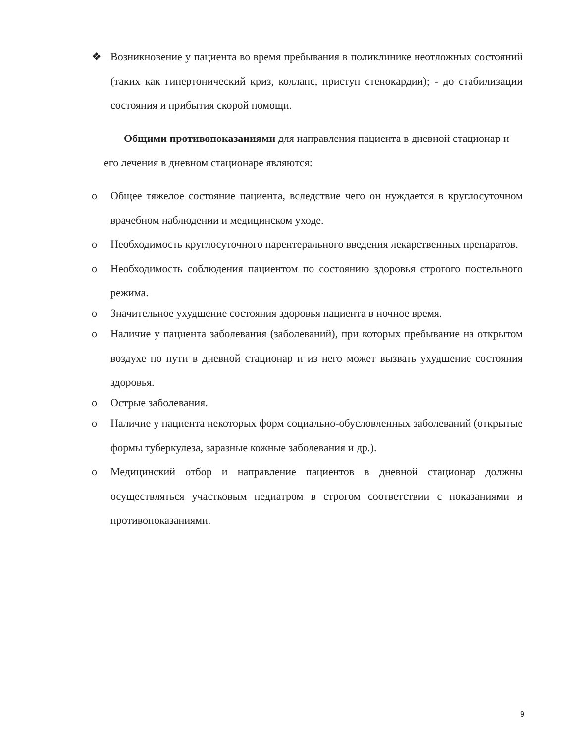❖ Возникновение у пациента во время пребывания в поликлинике неотложных состояний (таких как гипертонический криз, коллапс, приступ стенокардии); - до стабилизации состояния и прибытия скорой помощи.
Общими противопоказаниями для направления пациента в дневной стационар и его лечения в дневном стационаре являются:
o Общее тяжелое состояние пациента, вследствие чего он нуждается в круглосуточном врачебном наблюдении и медицинском уходе.
o Необходимость круглосуточного парентерального введения лекарственных препаратов.
o Необходимость соблюдения пациентом по состоянию здоровья строгого постельного режима.
o Значительное ухудшение состояния здоровья пациента в ночное время.
o Наличие у пациента заболевания (заболеваний), при которых пребывание на открытом воздухе по пути в дневной стационар и из него может вызвать ухудшение состояния здоровья.
o Острые заболевания.
o Наличие у пациента некоторых форм социально-обусловленных заболеваний (открытые формы туберкулеза, заразные кожные заболевания и др.).
o Медицинский отбор и направление пациентов в дневной стационар должны осуществляться участковым педиатром в строгом соответствии с показаниями и противопоказаниями.
9